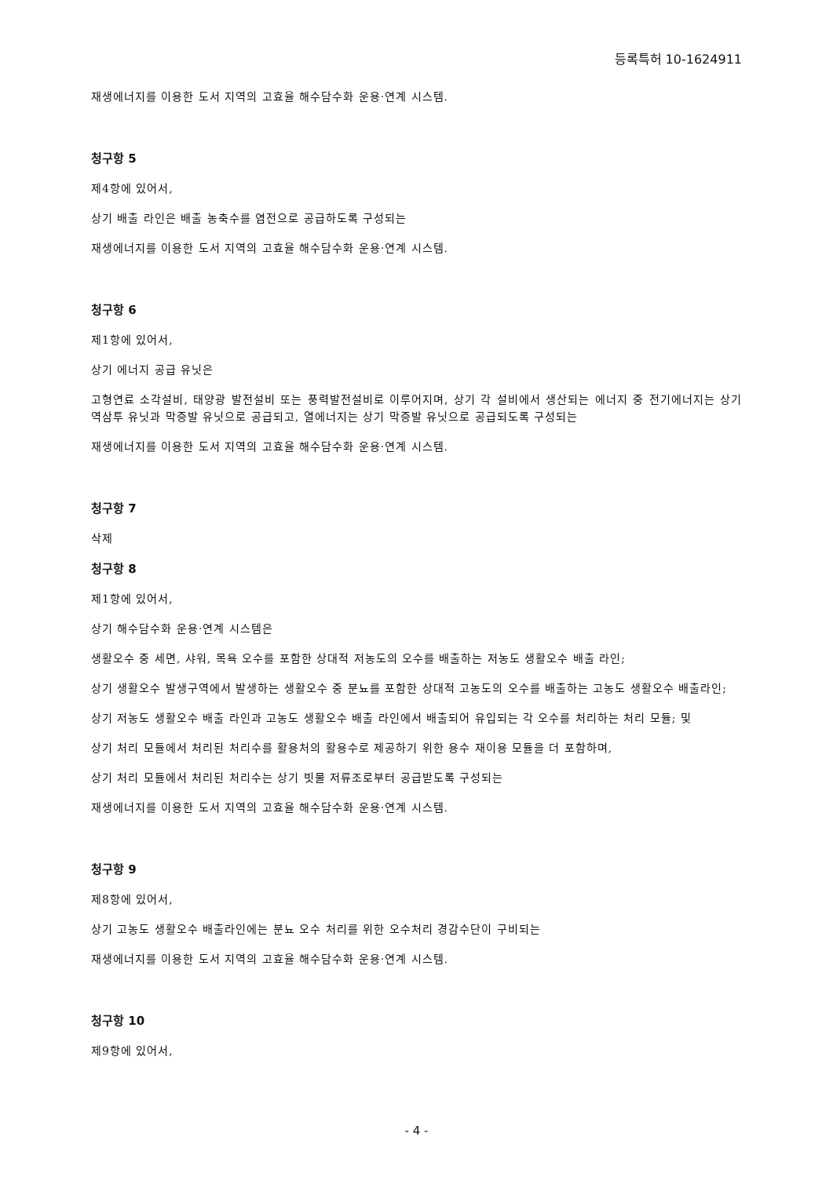등록특허 10-1624911
재생에너지를 이용한 도서 지역의 고효율 해수담수화 운용·연계 시스템.
청구항 5
제4항에 있어서,
상기 배출 라인은 배출 농축수를 염전으로 공급하도록 구성되는
재생에너지를 이용한 도서 지역의 고효율 해수담수화 운용·연계 시스템.
청구항 6
제1항에 있어서,
상기 에너지 공급 유닛은
고형연료 소각설비, 태양광 발전설비 또는 풍력발전설비로 이루어지며, 상기 각 설비에서 생산되는 에너지 중 전기에너지는 상기 역삼투 유닛과 막증발 유닛으로 공급되고, 열에너지는 상기 막증발 유닛으로 공급되도록 구성되는
재생에너지를 이용한 도서 지역의 고효율 해수담수화 운용·연계 시스템.
청구항 7
삭제
청구항 8
제1항에 있어서,
상기 해수담수화 운용·연계 시스템은
생활오수 중 세면, 샤워, 목욕 오수를 포함한 상대적 저농도의 오수를 배출하는 저농도 생활오수 배출 라인;
상기 생활오수 발생구역에서 발생하는 생활오수 중 분뇨를 포함한 상대적 고농도의 오수를 배출하는 고농도 생활오수 배출라인;
상기 저농도 생활오수 배출 라인과 고농도 생활오수 배출 라인에서 배출되어 유입되는 각 오수를 처리하는 처리 모듈; 및
상기 처리 모듈에서 처리된 처리수를 활용처의 활용수로 제공하기 위한 용수 재이용 모듈을 더 포함하며,
상기 처리 모듈에서 처리된 처리수는 상기 빗물 저류조로부터 공급받도록 구성되는
재생에너지를 이용한 도서 지역의 고효율 해수담수화 운용·연계 시스템.
청구항 9
제8항에 있어서,
상기 고농도 생활오수 배출라인에는 분뇨 오수 처리를 위한 오수처리 경감수단이 구비되는
재생에너지를 이용한 도서 지역의 고효율 해수담수화 운용·연계 시스템.
청구항 10
제9항에 있어서,
- 4 -